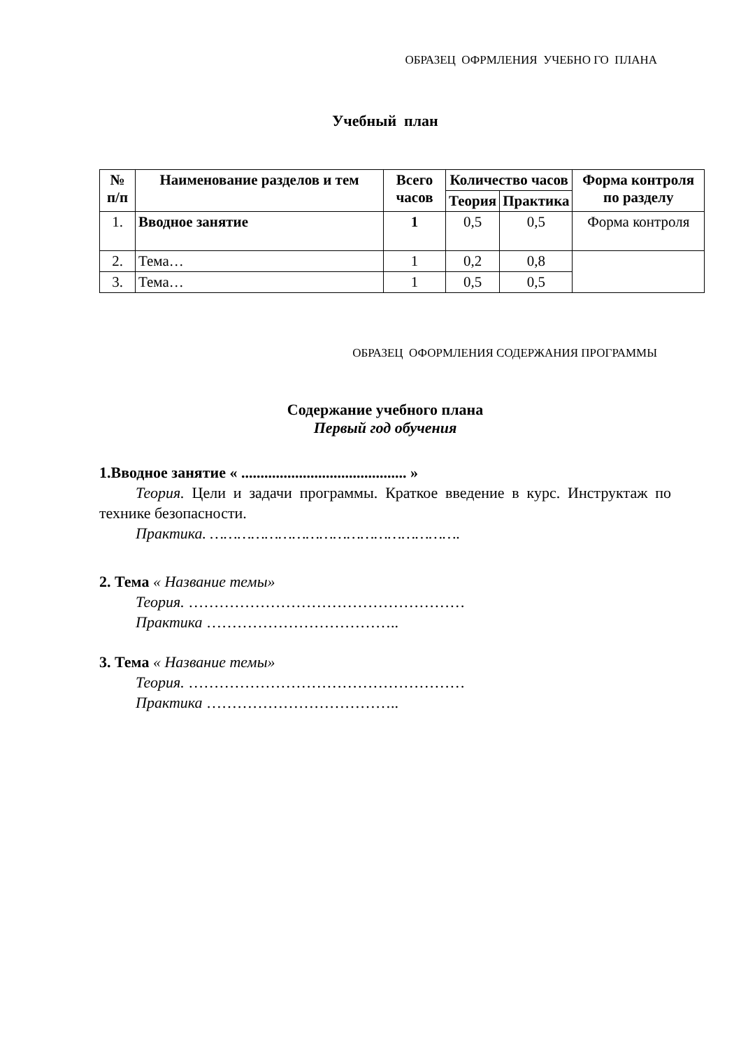ОБРАЗЕЦ ОФРМЛЕНИЯ УЧЕБНО ГО ПЛАНА
Учебный план
| № п/п | Наименование разделов и тем | Всего часов | Количество часов | | Форма контроля по разделу |
| --- | --- | --- | --- | --- | --- |
| | | | Теория | Практика | |
| 1. | Вводное занятие | 1 | 0,5 | 0,5 | Форма контроля |
| 2. | Тема… | 1 | 0,2 | 0,8 | |
| 3. | Тема… | 1 | 0,5 | 0,5 | |
ОБРАЗЕЦ ОФОРМЛЕНИЯ СОДЕРЖАНИЯ ПРОГРАММЫ
Содержание учебного плана
Первый год обучения
1.Вводное занятие « ........................................... »
Теория. Цели и задачи программы. Краткое введение в курс. Инструктаж по технике безопасности.
Практика. ……………………………………………….
2. Тема « Название темы»
Теория. ………………………………………………
Практика ………………………………..
3. Тема « Название темы»
Теория. ………………………………………………
Практика ………………………………..